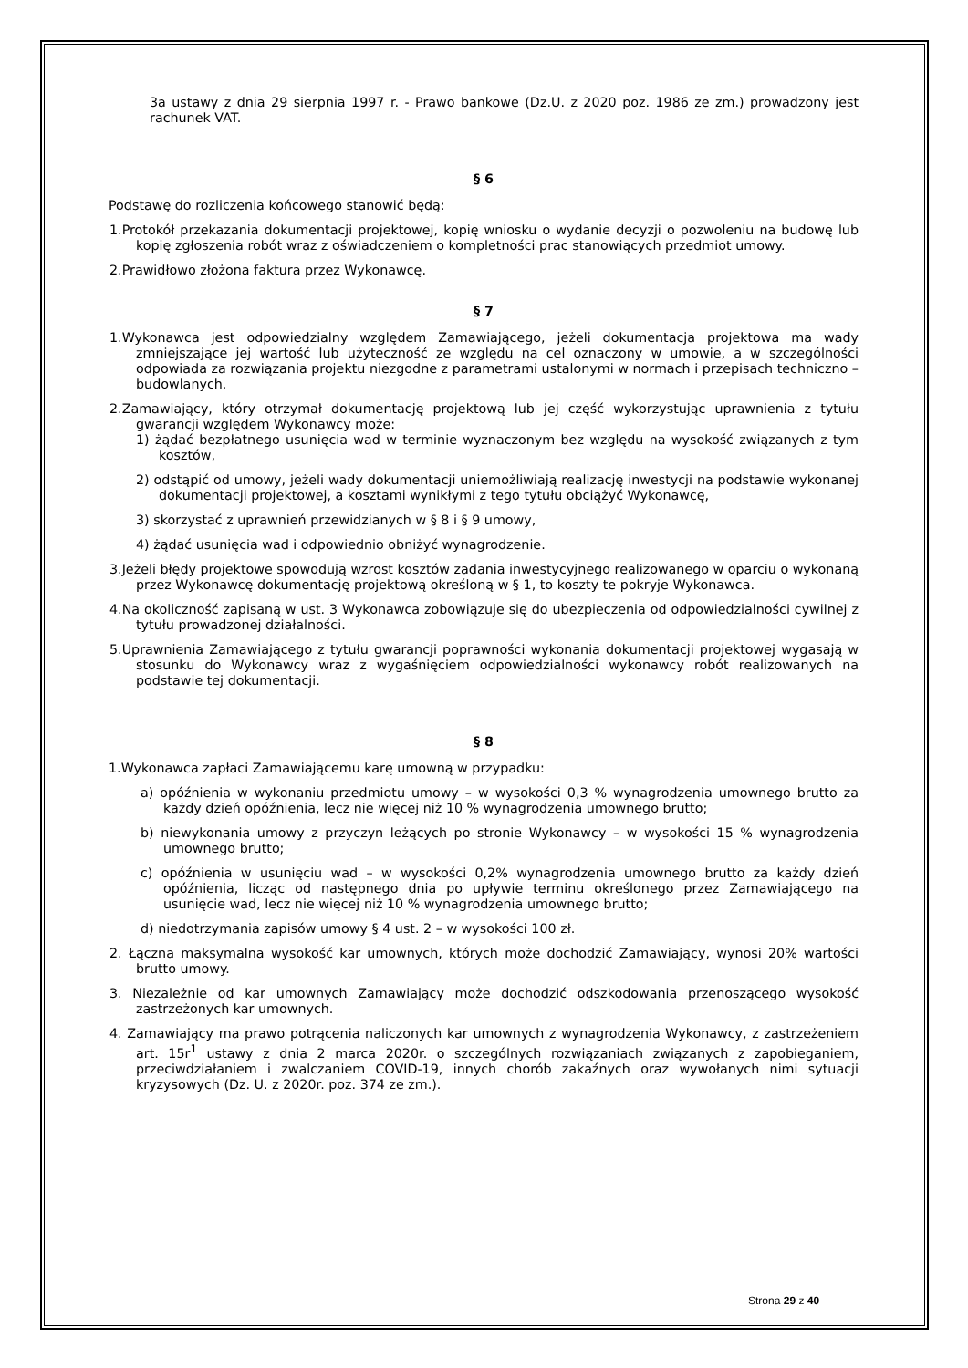3a ustawy z dnia 29 sierpnia 1997 r. - Prawo bankowe (Dz.U. z 2020 poz. 1986 ze zm.) prowadzony jest rachunek VAT.
§ 6
Podstawę do rozliczenia końcowego stanowić będą:
1.Protokół przekazania dokumentacji projektowej, kopię wniosku o wydanie decyzji o pozwoleniu na budowę lub kopię zgłoszenia robót wraz z oświadczeniem o kompletności prac stanowiących przedmiot umowy.
2.Prawidłowo złożona faktura przez Wykonawcę.
§ 7
1.Wykonawca jest odpowiedzialny względem Zamawiającego, jeżeli dokumentacja projektowa ma wady zmniejszające jej wartość lub użyteczność ze względu na cel oznaczony w umowie, a w szczególności odpowiada za rozwiązania projektu niezgodne z parametrami ustalonymi w normach i przepisach techniczno – budowlanych.
2.Zamawiający, który otrzymał dokumentację projektową lub jej część wykorzystując uprawnienia z tytułu gwarancji względem Wykonawcy może:
1) żądać bezpłatnego usunięcia wad w terminie wyznaczonym bez względu na wysokość związanych z tym kosztów,
2) odstąpić od umowy, jeżeli wady dokumentacji uniemożliwiają realizację inwestycji na podstawie wykonanej dokumentacji projektowej, a kosztami wynikłymi z tego tytułu obciążyć Wykonawcę,
3) skorzystać z uprawnień przewidzianych w § 8 i § 9 umowy,
4) żądać usunięcia wad i odpowiednio obniżyć wynagrodzenie.
3.Jeżeli błędy projektowe spowodują wzrost kosztów zadania inwestycyjnego realizowanego w oparciu o wykonaną przez Wykonawcę dokumentację projektową określoną w § 1, to koszty te pokryje Wykonawca.
4.Na okoliczność zapisaną w ust. 3 Wykonawca zobowiązuje się do ubezpieczenia od odpowiedzialności cywilnej z tytułu prowadzonej działalności.
5.Uprawnienia Zamawiającego z tytułu gwarancji poprawności wykonania dokumentacji projektowej wygasają w stosunku do Wykonawcy wraz z wygaśnięciem odpowiedzialności wykonawcy robót realizowanych na podstawie tej dokumentacji.
§ 8
1.Wykonawca zapłaci Zamawiającemu karę umowną w przypadku:
a) opóźnienia w wykonaniu przedmiotu umowy – w wysokości 0,3 % wynagrodzenia umownego brutto za każdy dzień opóźnienia, lecz nie więcej niż 10 % wynagrodzenia umownego brutto;
b) niewykonania umowy z przyczyn leżących po stronie Wykonawcy – w wysokości 15 % wynagrodzenia umownego brutto;
c) opóźnienia w usunięciu wad – w wysokości 0,2% wynagrodzenia umownego brutto za każdy dzień opóźnienia, licząc od następnego dnia po upływie terminu określonego przez Zamawiającego na usunięcie wad, lecz nie więcej niż 10 % wynagrodzenia umownego brutto;
d) niedotrzymania zapisów umowy § 4 ust. 2 – w wysokości 100 zł.
2. Łączna maksymalna wysokość kar umownych, których może dochodzić Zamawiający, wynosi 20% wartości brutto umowy.
3. Niezależnie od kar umownych Zamawiający może dochodzić odszkodowania przenoszącego wysokość zastrzeżonych kar umownych.
4. Zamawiający ma prawo potrącenia naliczonych kar umownych z wynagrodzenia Wykonawcy, z zastrzeżeniem art. 15r<sup>1</sup> ustawy z dnia 2 marca 2020r. o szczególnych rozwiązaniach związanych z zapobieganiem, przeciwdziałaniem i zwalczaniem COVID-19, innych chorób zakaźnych oraz wywołanych nimi sytuacji kryzysowych (Dz. U. z 2020r. poz. 374 ze zm.).
Strona 29 z 40